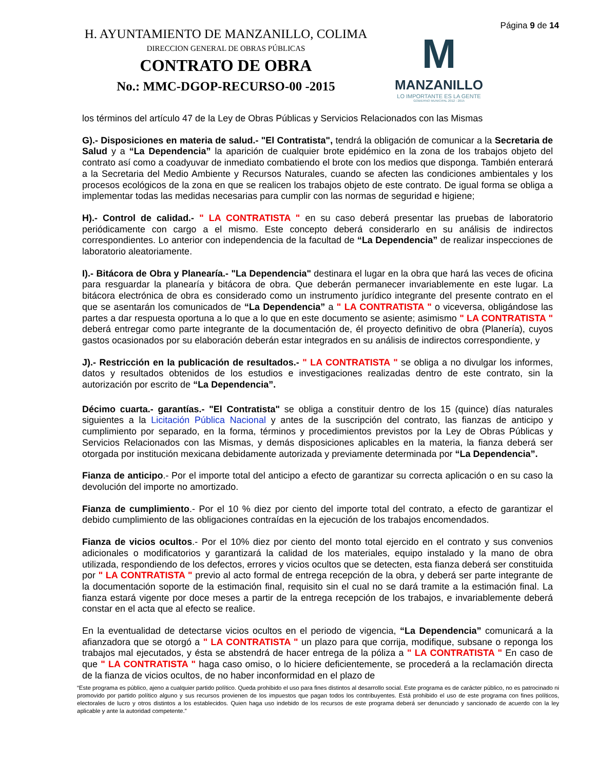H. AYUNTAMIENTO DE MANZANILLO, COLIMA
DIRECCION GENERAL DE OBRAS PÚBLICAS
CONTRATO DE OBRA
No.: MMC-DGOP-RECURSO-00 -2015
M
MANZANILLO
LO IMPORTANTE ES LA GENTE
GOBIERNO MUNICIPAL 2012 - 2015
Página 9 de 14
los términos del artículo 47 de la Ley de Obras Públicas y Servicios Relacionados con las Mismas
G).- Disposiciones en materia de salud.- "El Contratista", tendrá la obligación de comunicar a la Secretaria de Salud y a “La Dependencia” la aparición de cualquier brote epidémico en la zona de los trabajos objeto del contrato así como a coadyuvar de inmediato combatiendo el brote con los medios que disponga. También enterará a la Secretaria del Medio Ambiente y Recursos Naturales, cuando se afecten las condiciones ambientales y los procesos ecológicos de la zona en que se realicen los trabajos objeto de este contrato. De igual forma se obliga a implementar todas las medidas necesarias para cumplir con las normas de seguridad e higiene;
H).- Control de calidad.- " LA CONTRATISTA " en su caso deberá presentar las pruebas de laboratorio periódicamente con cargo a el mismo. Este concepto deberá considerarlo en su análisis de indirectos correspondientes. Lo anterior con independencia de la facultad de “La Dependencia” de realizar inspecciones de laboratorio aleatoriamente.
I).- Bitácora de Obra y Planearía.- "La Dependencia" destinara el lugar en la obra que hará las veces de oficina para resguardar la planearía y bitácora de obra. Que deberán permanecer invariablemente en este lugar. La bitácora electrónica de obra es considerado como un instrumento jurídico integrante del presente contrato en el que se asentarán los comunicados de “La Dependencia” a " LA CONTRATISTA " o viceversa, obligándose las partes a dar respuesta oportuna a lo que a lo que en este documento se asiente; asimismo " LA CONTRATISTA " deberá entregar como parte integrante de la documentación de, él proyecto definitivo de obra (Planería), cuyos gastos ocasionados por su elaboración deberán estar integrados en su análisis de indirectos correspondiente, y
J).- Restricción en la publicación de resultados.- " LA CONTRATISTA " se obliga a no divulgar los informes, datos y resultados obtenidos de los estudios e investigaciones realizadas dentro de este contrato, sin la autorización por escrito de “La Dependencia”.
Décimo cuarta.- garantías.- "El Contratista" se obliga a constituir dentro de los 15 (quince) días naturales siguientes a la Licitación Pública Nacional y antes de la suscripción del contrato, las fianzas de anticipo y cumplimiento por separado, en la forma, términos y procedimientos previstos por la Ley de Obras Públicas y Servicios Relacionados con las Mismas, y demás disposiciones aplicables en la materia, la fianza deberá ser otorgada por institución mexicana debidamente autorizada y previamente determinada por “La Dependencia”.
Fianza de anticipo.- Por el importe total del anticipo a efecto de garantizar su correcta aplicación o en su caso la devolución del importe no amortizado.
Fianza de cumplimiento.- Por el 10 % diez por ciento del importe total del contrato, a efecto de garantizar el debido cumplimiento de las obligaciones contraídas en la ejecución de los trabajos encomendados.
Fianza de vicios ocultos.- Por el 10% diez por ciento del monto total ejercido en el contrato y sus convenios adicionales o modificatorios y garantizará la calidad de los materiales, equipo instalado y la mano de obra utilizada, respondiendo de los defectos, errores y vicios ocultos que se detecten, esta fianza deberá ser constituida por " LA CONTRATISTA " previo al acto formal de entrega recepción de la obra, y deberá ser parte integrante de la documentación soporte de la estimación final, requisito sin el cual no se dará tramite a la estimación final. La fianza estará vigente por doce meses a partir de la entrega recepción de los trabajos, e invariablemente deberá constar en el acta que al efecto se realice.
En la eventualidad de detectarse vicios ocultos en el periodo de vigencia, “La Dependencia” comunicará a la afianzadora que se otorgó a " LA CONTRATISTA " un plazo para que corrija, modifique, subsane o reponga los trabajos mal ejecutados, y ésta se abstendrá de hacer entrega de la póliza a " LA CONTRATISTA " En caso de que " LA CONTRATISTA " haga caso omiso, o lo hiciere deficientemente, se procederá a la reclamación directa de la fianza de vicios ocultos, de no haber inconformidad en el plazo de
“Este programa es público, ajeno a cualquier partido político. Queda prohibido el uso para fines distintos al desarrollo social. Este programa es de carácter público, no es patrocinado ni promovido por partido político alguno y sus recursos provienen de los impuestos que pagan todos los contribuyentes. Está prohibido el uso de este programa con fines políticos, electorales de lucro y otros distintos a los establecidos. Quien haga uso indebido de los recursos de este programa deberá ser denunciado y sancionado de acuerdo con la ley aplicable y ante la autoridad competente.”